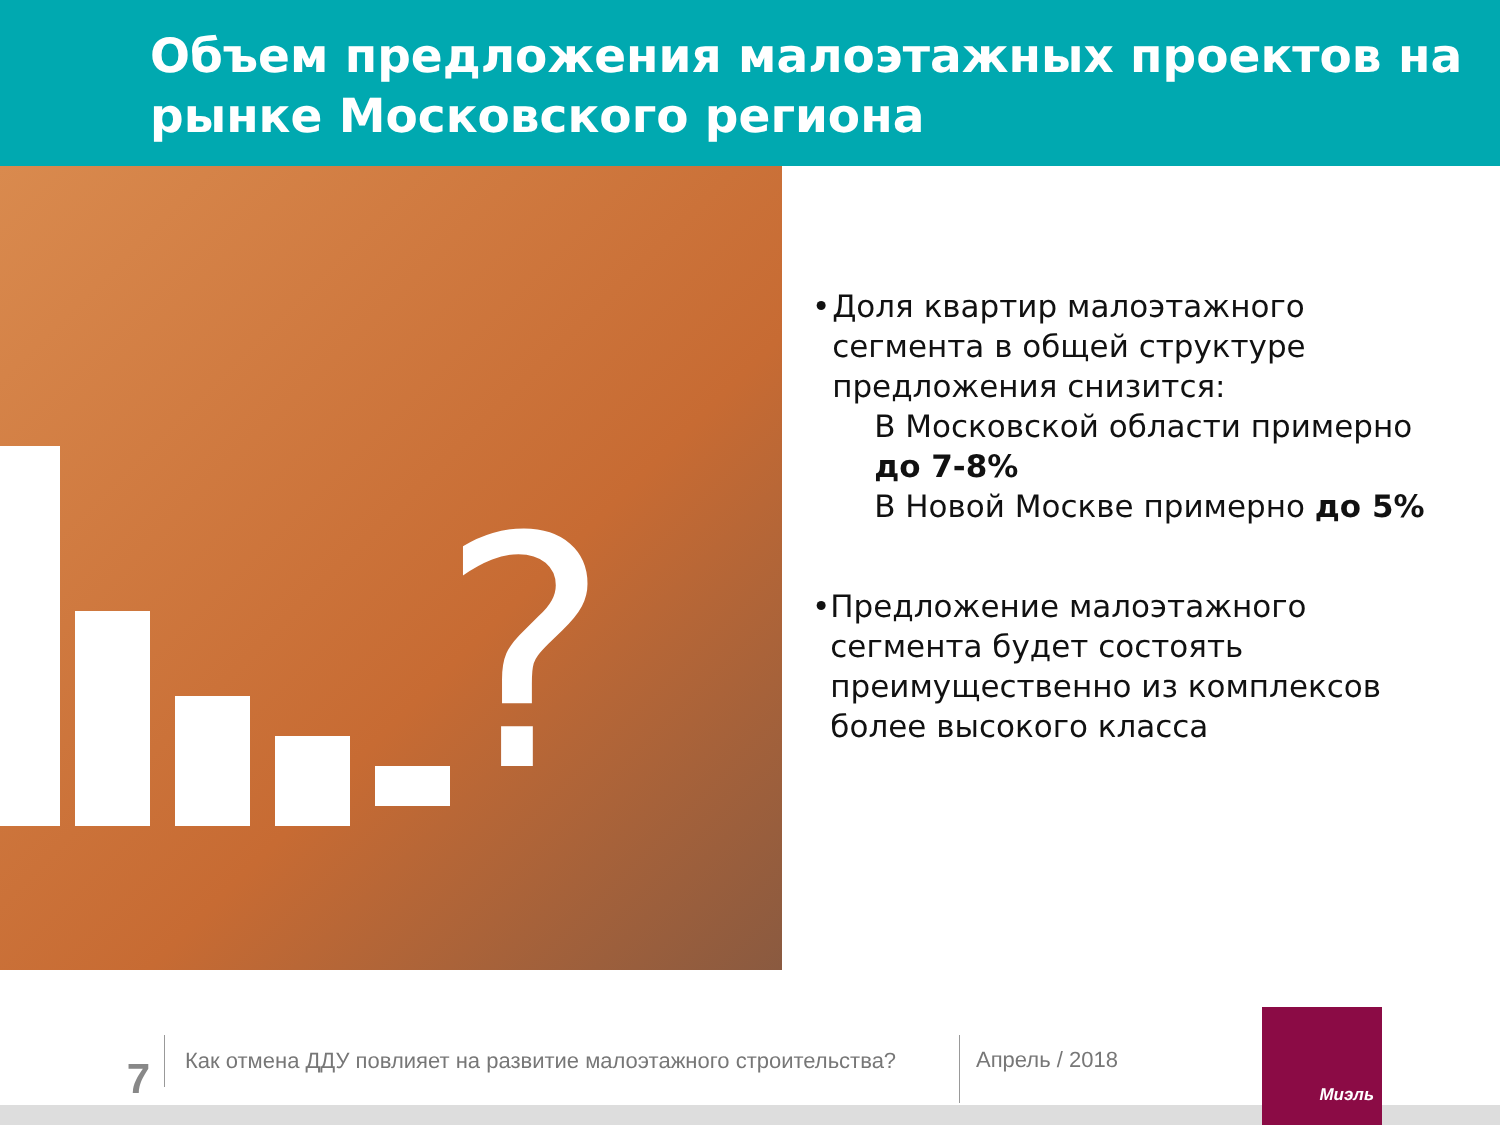Объем предложения малоэтажных проектов на рынке Московского региона
?
• Доля квартир малоэтажного сегмента в общей структуре предложения снизится:
В Московской области примерно до 7-8%
В Новой Москве примерно до 5%
• Предложение малоэтажного сегмента будет состоять преимущественно из комплексов более высокого класса
7
Как отмена ДДУ повлияет на развитие малоэтажного строительства?
Апрель / 2018
Миэль